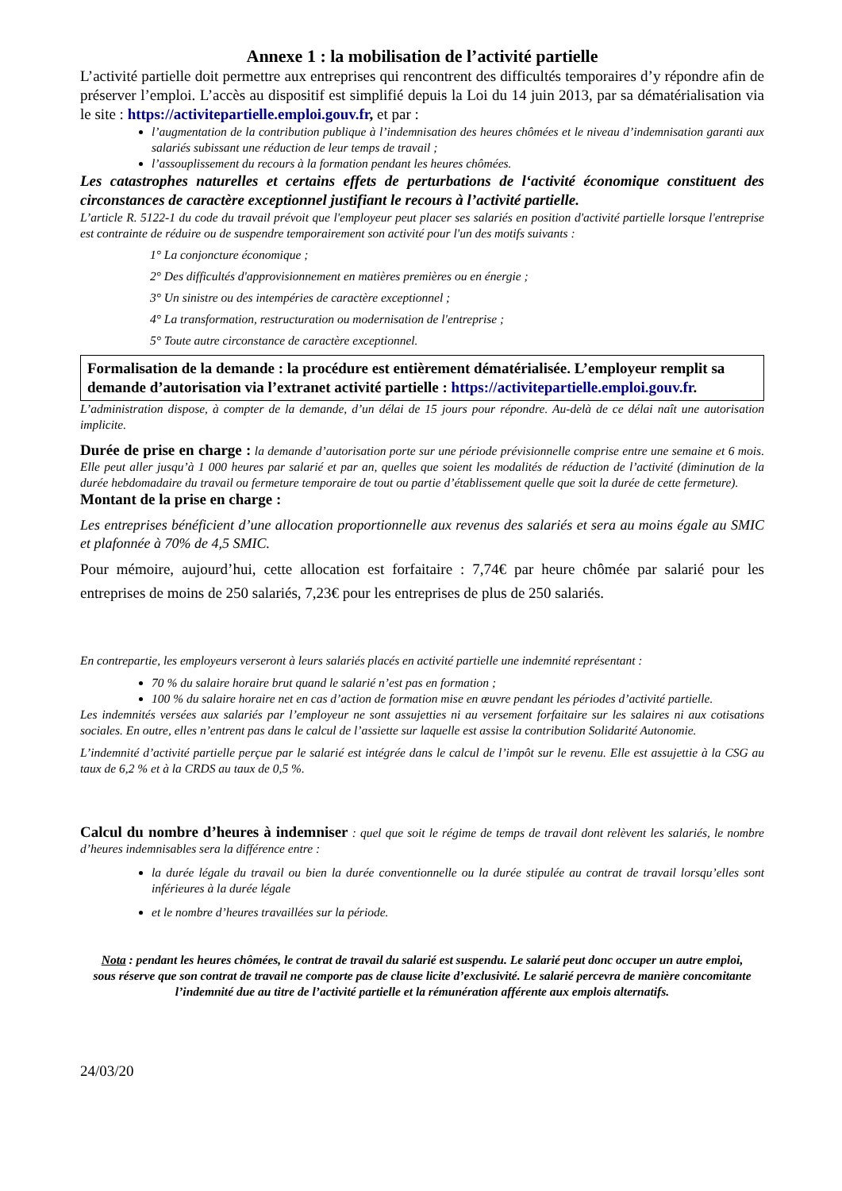Annexe 1 : la mobilisation de l’activité partielle
L’activité partielle doit permettre aux entreprises qui rencontrent des difficultés temporaires d’y répondre afin de préserver l’emploi. L’accès au dispositif est simplifié depuis la Loi du 14 juin 2013, par sa dématérialisation via le site : https://activitepartielle.emploi.gouv.fr, et par :
l’augmentation de la contribution publique à l’indemnisation des heures chômées et le niveau d’indemnisation garanti aux salariés subissant une réduction de leur temps de travail ;
l’assouplissement du recours à la formation pendant les heures chômées.
Les catastrophes naturelles et certains effets de perturbations de l‘activité économique constituent des circonstances de caractère exceptionnel justifiant le recours à l’activité partielle.
L’article R. 5122-1 du code du travail prévoit que l'employeur peut placer ses salariés en position d'activité partielle lorsque l'entreprise est contrainte de réduire ou de suspendre temporairement son activité pour l'un des motifs suivants :
1° La conjoncture économique ;
2° Des difficultés d'approvisionnement en matières premières ou en énergie ;
3° Un sinistre ou des intempéries de caractère exceptionnel ;
4° La transformation, restructuration ou modernisation de l'entreprise ;
5° Toute autre circonstance de caractère exceptionnel.
Formalisation de la demande : la procédure est entièrement dématérialisée. L’employeur remplit sa demande d’autorisation via l’extranet activité partielle : https://activitepartielle.emploi.gouv.fr.
L’administration dispose, à compter de la demande, d’un délai de 15 jours pour répondre. Au-delà de ce délai naît une autorisation implicite.
Durée de prise en charge : la demande d’autorisation porte sur une période prévisionnelle comprise entre une semaine et 6 mois. Elle peut aller jusqu’à 1 000 heures par salarié et par an, quelles que soient les modalités de réduction de l’activité (diminution de la durée hebdomadaire du travail ou fermeture temporaire de tout ou partie d’établissement quelle que soit la durée de cette fermeture).
Montant de la prise en charge :
Les entreprises bénéficient d’une allocation proportionnelle aux revenus des salariés et sera au moins égale au SMIC et plafonnée à 70% de 4,5 SMIC.
Pour mémoire, aujourd’hui, cette allocation est forfaitaire : 7,74€ par heure chômée par salarié pour les entreprises de moins de 250 salariés, 7,23€ pour les entreprises de plus de 250 salariés.
En contrepartie, les employeurs verseront à leurs salariés placés en activité partielle une indemnité représentant :
70 % du salaire horaire brut quand le salarié n’est pas en formation ;
100 % du salaire horaire net en cas d’action de formation mise en œuvre pendant les périodes d’activité partielle.
Les indemnités versées aux salariés par l’employeur ne sont assujetties ni au versement forfaitaire sur les salaires ni aux cotisations sociales. En outre, elles n’entrent pas dans le calcul de l’assiette sur laquelle est assise la contribution Solidarité Autonomie.
L’indemnité d’activité partielle perçue par le salarié est intégrée dans le calcul de l’impôt sur le revenu. Elle est assujettie à la CSG au taux de 6,2 % et à la CRDS au taux de 0,5 %.
Calcul du nombre d’heures à indemniser : quel que soit le régime de temps de travail dont relèvent les salariés, le nombre d’heures indemnisables sera la différence entre :
la durée légale du travail ou bien la durée conventionnelle ou la durée stipulée au contrat de travail lorsqu’elles sont inférieures à la durée légale
et le nombre d’heures travaillées sur la période.
Nota : pendant les heures chômées, le contrat de travail du salarié est suspendu. Le salarié peut donc occuper un autre emploi, sous réserve que son contrat de travail ne comporte pas de clause licite d’exclusivité. Le salarié percevra de manière concomitante l’indemnité due au titre de l’activité partielle et la rémunération afférente aux emplois alternatifs.
24/03/20